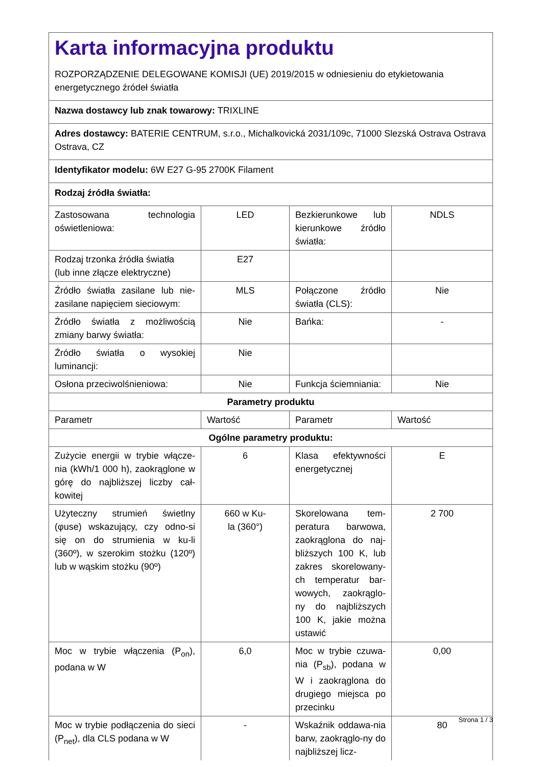| Karta informacyjna produktu ROZPORZĄDZENIE DELEGOWANE KOMISJI (UE) 2019/2015 w odniesieniu do etykietowania energetycznego źródeł światła | | | |
| Nazwa dostawcy lub znak towarowy: TRIXLINE | | | |
| Adres dostawcy: BATERIE CENTRUM, s.r.o., Michalkovická 2031/109c, 71000 Slezská Ostrava Ostrava Ostrava, CZ | | | |
| Identyfikator modelu: 6W E27 G-95 2700K Filament | | | |
| Rodzaj źródła światła: | | | |
| Zastosowana technologia oświetleniowa: | LED | Bezkierunkowe lub kierunkowe źródło światła: | NDLS |
| Rodzaj trzonka źródła światła (lub inne złącze elektryczne) | E27 | | |
| Źródło światła zasilane lub nie-zasilane napięciem sieciowym: | MLS | Połączone źródło światła (CLS): | Nie |
| Źródło światła z możliwością zmiany barwy światła: | Nie | Bańka: | - |
| Źródło światła o wysokiej luminancji: | Nie | | |
| Osłona przeciwolśnieniowa: | Nie | Funkcja ściemniania: | Nie |
| Parametry produktu | | | |
| Parametr | Wartość | Parametr | Wartość |
| Ogólne parametry produktu: | | | |
| Zużycie energii w trybie włącze-nia (kWh/1 000 h), zaokrąglone w górę do najbliższej liczby cał-kowitej | 6 | Klasa efektywności energetycznej | E |
| Użyteczny strumień świetlny (φuse) wskazujący, czy odno-si się on do strumienia w ku-li (360º), w szerokim stożku (120º) lub w wąskim stożku (90º) | 660 w Ku- la (360°) | Skorelowana tem-peratura barwowa, zaokrąglona do naj-bliższych 100 K, lub zakres skorelowany-ch temperatur bar-wowych, zaokrąglo-ny do najbliższych 100 K, jakie można ustawić | 2 700 |
| Moc w trybie włączenia (P<sub>on</sub>), podana w W | 6,0 | Moc w trybie czuwa-nia (P<sub>sb</sub>), podana w W i zaokrąglona do drugiego miejsca po przecinku | 0,00 |
| Moc w trybie podłączenia do sieci (P<sub>net</sub>), dla CLS podana w W | - | Wskaźnik oddawa-nia barw, zaokrąglo-ny do najbliższej licz- | 80 |
Strona 1 / 3